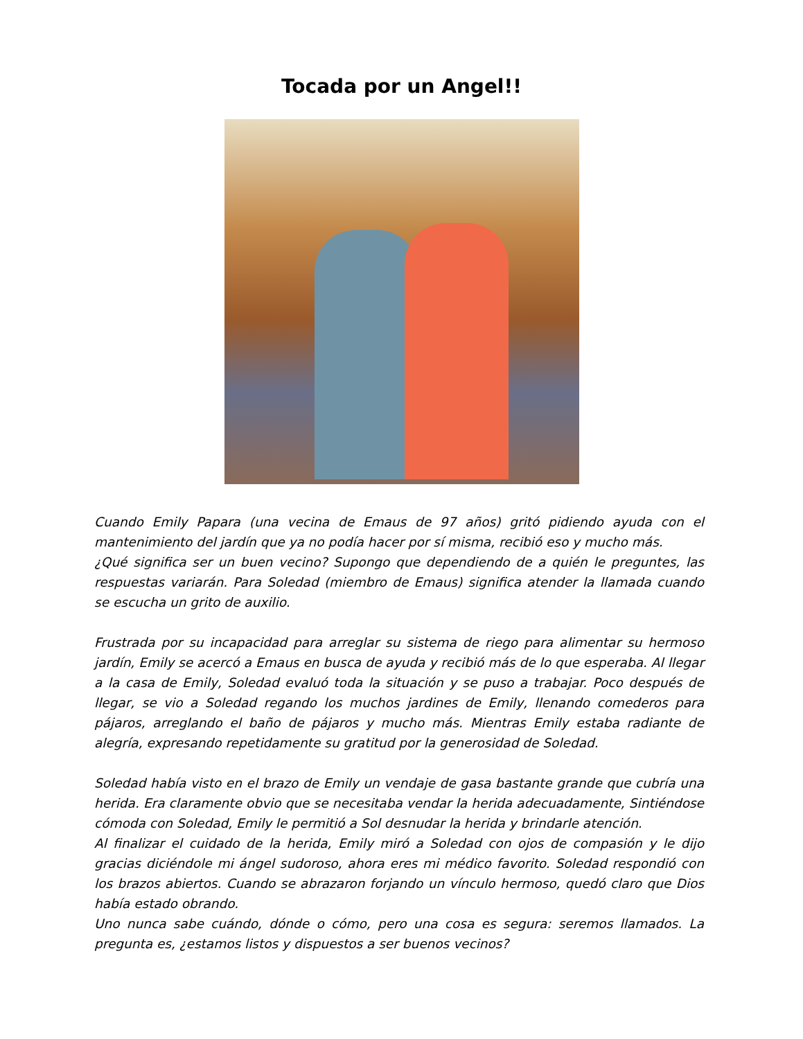Tocada por un Angel!!
Cuando Emily Papara (una vecina de Emaus de 97 años) gritó pidiendo ayuda con el mantenimiento del jardín que ya no podía hacer por sí misma, recibió eso y mucho más.
¿Qué significa ser un buen vecino? Supongo que dependiendo de a quién le preguntes, las respuestas variarán. Para Soledad (miembro de Emaus) significa atender la llamada cuando se escucha un grito de auxilio.
Frustrada por su incapacidad para arreglar su sistema de riego para alimentar su hermoso jardín, Emily se acercó a Emaus en busca de ayuda y recibió más de lo que esperaba. Al llegar a la casa de Emily, Soledad evaluó toda la situación y se puso a trabajar. Poco después de llegar, se vio a Soledad regando los muchos jardines de Emily, llenando comederos para pájaros, arreglando el baño de pájaros y mucho más. Mientras Emily estaba radiante de alegría, expresando repetidamente su gratitud por la generosidad de Soledad.
Soledad había visto en el brazo de Emily un vendaje de gasa bastante grande que cubría una herida. Era claramente obvio que se necesitaba vendar la herida adecuadamente, Sintiéndose cómoda con Soledad, Emily le permitió a Sol desnudar la herida y brindarle atención.
Al finalizar el cuidado de la herida, Emily miró a Soledad con ojos de compasión y le dijo gracias diciéndole mi ángel sudoroso, ahora eres mi médico favorito. Soledad respondió con los brazos abiertos. Cuando se abrazaron forjando un vínculo hermoso, quedó claro que Dios había estado obrando.
Uno nunca sabe cuándo, dónde o cómo, pero una cosa es segura: seremos llamados. La pregunta es, ¿estamos listos y dispuestos a ser buenos vecinos?